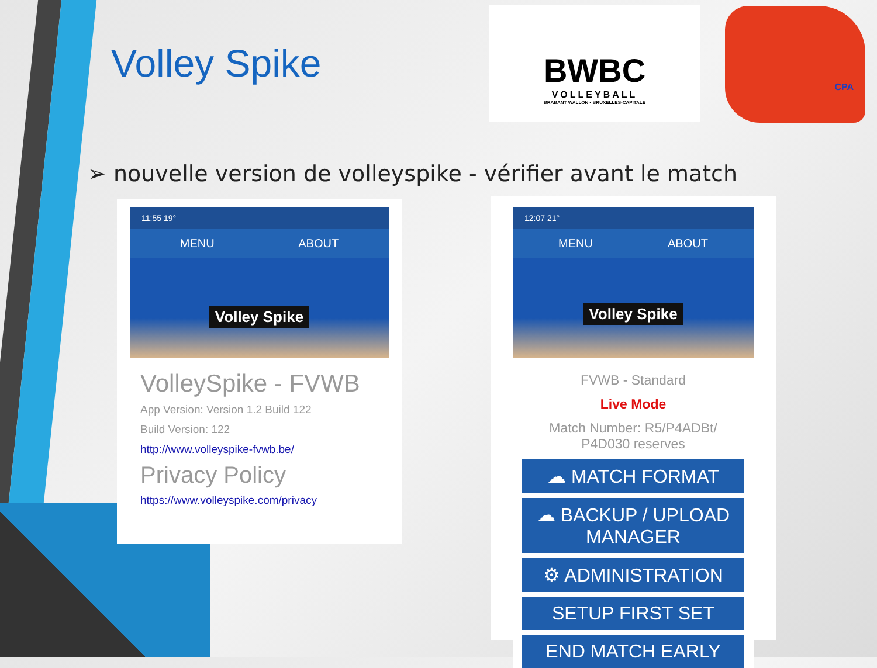Volley Spike
BWBC
VOLLEYBALL
BRABANT WALLON • BRUXELLES-CAPITALE
CPA
➢ nouvelle version de volleyspike - vérifier avant le match
11:55 19°
MENU ABOUT
Volley Spike
VolleySpike - FVWB
App Version: Version 1.2 Build 122
Build Version: 122
http://www.volleyspike-fvwb.be/
Privacy Policy
https://www.volleyspike.com/privacy
12:07 21°
MENU ABOUT
Volley Spike
FVWB - Standard
Live Mode
Match Number: R5/P4ADBt/
P4D030 reserves
☁ MATCH FORMAT
☁ BACKUP / UPLOAD MANAGER
⚙ ADMINISTRATION
SETUP FIRST SET
END MATCH EARLY